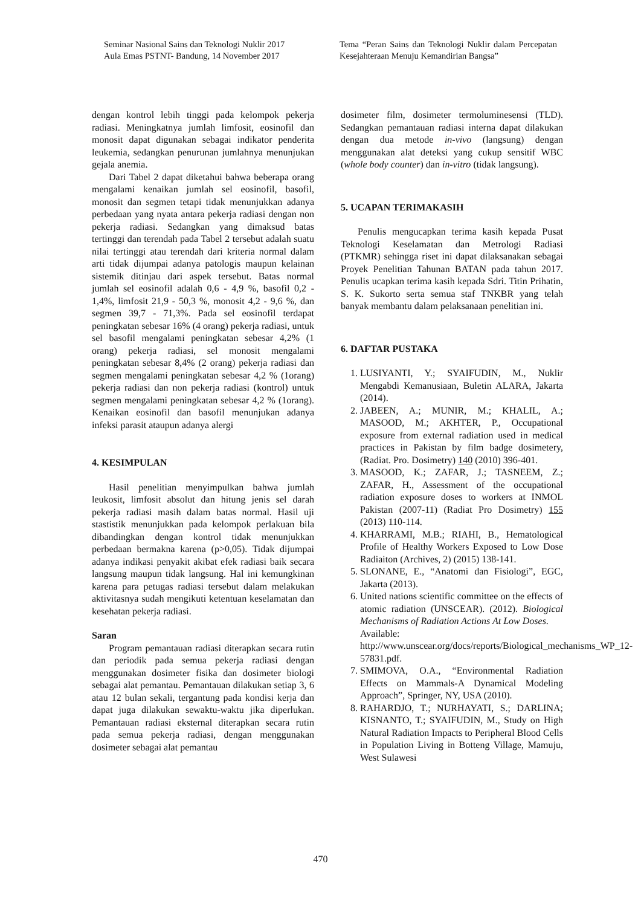Seminar Nasional Sains dan Teknologi Nuklir 2017
Aula Emas PSTNT- Bandung, 14 November 2017
Tema “Peran Sains dan Teknologi Nuklir dalam Percepatan Kesejahteraan Menuju Kemandirian Bangsa”
dengan kontrol lebih tinggi pada kelompok pekerja radiasi. Meningkatnya jumlah limfosit, eosinofil dan monosit dapat digunakan sebagai indikator penderita leukemia, sedangkan penurunan jumlahnya menunjukan gejala anemia.
Dari Tabel 2 dapat diketahui bahwa beberapa orang mengalami kenaikan jumlah sel eosinofil, basofil, monosit dan segmen tetapi tidak menunjukkan adanya perbedaan yang nyata antara pekerja radiasi dengan non pekerja radiasi. Sedangkan yang dimaksud batas tertinggi dan terendah pada Tabel 2 tersebut adalah suatu nilai tertinggi atau terendah dari kriteria normal dalam arti tidak dijumpai adanya patologis maupun kelainan sistemik ditinjau dari aspek tersebut. Batas normal jumlah sel eosinofil adalah 0,6 - 4,9 %, basofil 0,2 - 1,4%, limfosit 21,9 - 50,3 %, monosit 4,2 - 9,6 %, dan segmen 39,7 - 71,3%. Pada sel eosinofil terdapat peningkatan sebesar 16% (4 orang) pekerja radiasi, untuk sel basofil mengalami peningkatan sebesar 4,2% (1 orang) pekerja radiasi, sel monosit mengalami peningkatan sebesar 8,4% (2 orang) pekerja radiasi dan segmen mengalami peningkatan sebesar 4,2 % (1orang) pekerja radiasi dan non pekerja radiasi (kontrol) untuk segmen mengalami peningkatan sebesar 4,2 % (1orang). Kenaikan eosinofil dan basofil menunjukan adanya infeksi parasit ataupun adanya alergi
4. KESIMPULAN
Hasil penelitian menyimpulkan bahwa jumlah leukosit, limfosit absolut dan hitung jenis sel darah pekerja radiasi masih dalam batas normal. Hasil uji stastistik menunjukkan pada kelompok perlakuan bila dibandingkan dengan kontrol tidak menunjukkan perbedaan bermakna karena (p>0,05). Tidak dijumpai adanya indikasi penyakit akibat efek radiasi baik secara langsung maupun tidak langsung. Hal ini kemungkinan karena para petugas radiasi tersebut dalam melakukan aktivitasnya sudah mengikuti ketentuan keselamatan dan kesehatan pekerja radiasi.
Saran
Program pemantauan radiasi diterapkan secara rutin dan periodik pada semua pekerja radiasi dengan menggunakan dosimeter fisika dan dosimeter biologi sebagai alat pemantau. Pemantauan dilakukan setiap 3, 6 atau 12 bulan sekali, tergantung pada kondisi kerja dan dapat juga dilakukan sewaktu-waktu jika diperlukan. Pemantauan radiasi eksternal diterapkan secara rutin pada semua pekerja radiasi, dengan menggunakan dosimeter sebagai alat pemantau
dosimeter film, dosimeter termoluminesensi (TLD). Sedangkan pemantauan radiasi interna dapat dilakukan dengan dua metode in-vivo (langsung) dengan menggunakan alat deteksi yang cukup sensitif WBC (whole body counter) dan in-vitro (tidak langsung).
5. UCAPAN TERIMAKASIH
Penulis mengucapkan terima kasih kepada Pusat Teknologi Keselamatan dan Metrologi Radiasi (PTKMR) sehingga riset ini dapat dilaksanakan sebagai Proyek Penelitian Tahunan BATAN pada tahun 2017. Penulis ucapkan terima kasih kepada Sdri. Titin Prihatin, S. K. Sukorto serta semua staf TNKBR yang telah banyak membantu dalam pelaksanaan penelitian ini.
6. DAFTAR PUSTAKA
1. LUSIYANTI, Y.; SYAIFUDIN, M., Nuklir Mengabdi Kemanusiaan, Buletin ALARA, Jakarta (2014).
2. JABEEN, A.; MUNIR, M.; KHALIL, A.; MASOOD, M.; AKHTER, P., Occupational exposure from external radiation used in medical practices in Pakistan by film badge dosimetery, (Radiat. Pro. Dosimetry) 140 (2010) 396-401.
3. MASOOD, K.; ZAFAR, J.; TASNEEM, Z.; ZAFAR, H., Assessment of the occupational radiation exposure doses to workers at INMOL Pakistan (2007-11) (Radiat Pro Dosimetry) 155 (2013) 110-114.
4. KHARRAMI, M.B.; RIAHI, B., Hematological Profile of Healthy Workers Exposed to Low Dose Radiaiton (Archives, 2) (2015) 138-141.
5. SLONANE, E., “Anatomi dan Fisiologi”, EGC, Jakarta (2013).
6. United nations scientific committee on the effects of atomic radiation (UNSCEAR). (2012). Biological Mechanisms of Radiation Actions At Low Doses.
Available:
http://www.unscear.org/docs/reports/Biological_mechanisms_WP_12-57831.pdf.
7. SMIMOVA, O.A., “Environmental Radiation Effects on Mammals-A Dynamical Modeling Approach”, Springer, NY, USA (2010).
8. RAHARDJO, T.; NURHAYATI, S.; DARLINA; KISNANTO, T.; SYAIFUDIN, M., Study on High Natural Radiation Impacts to Peripheral Blood Cells in Population Living in Botteng Village, Mamuju, West Sulawesi
470